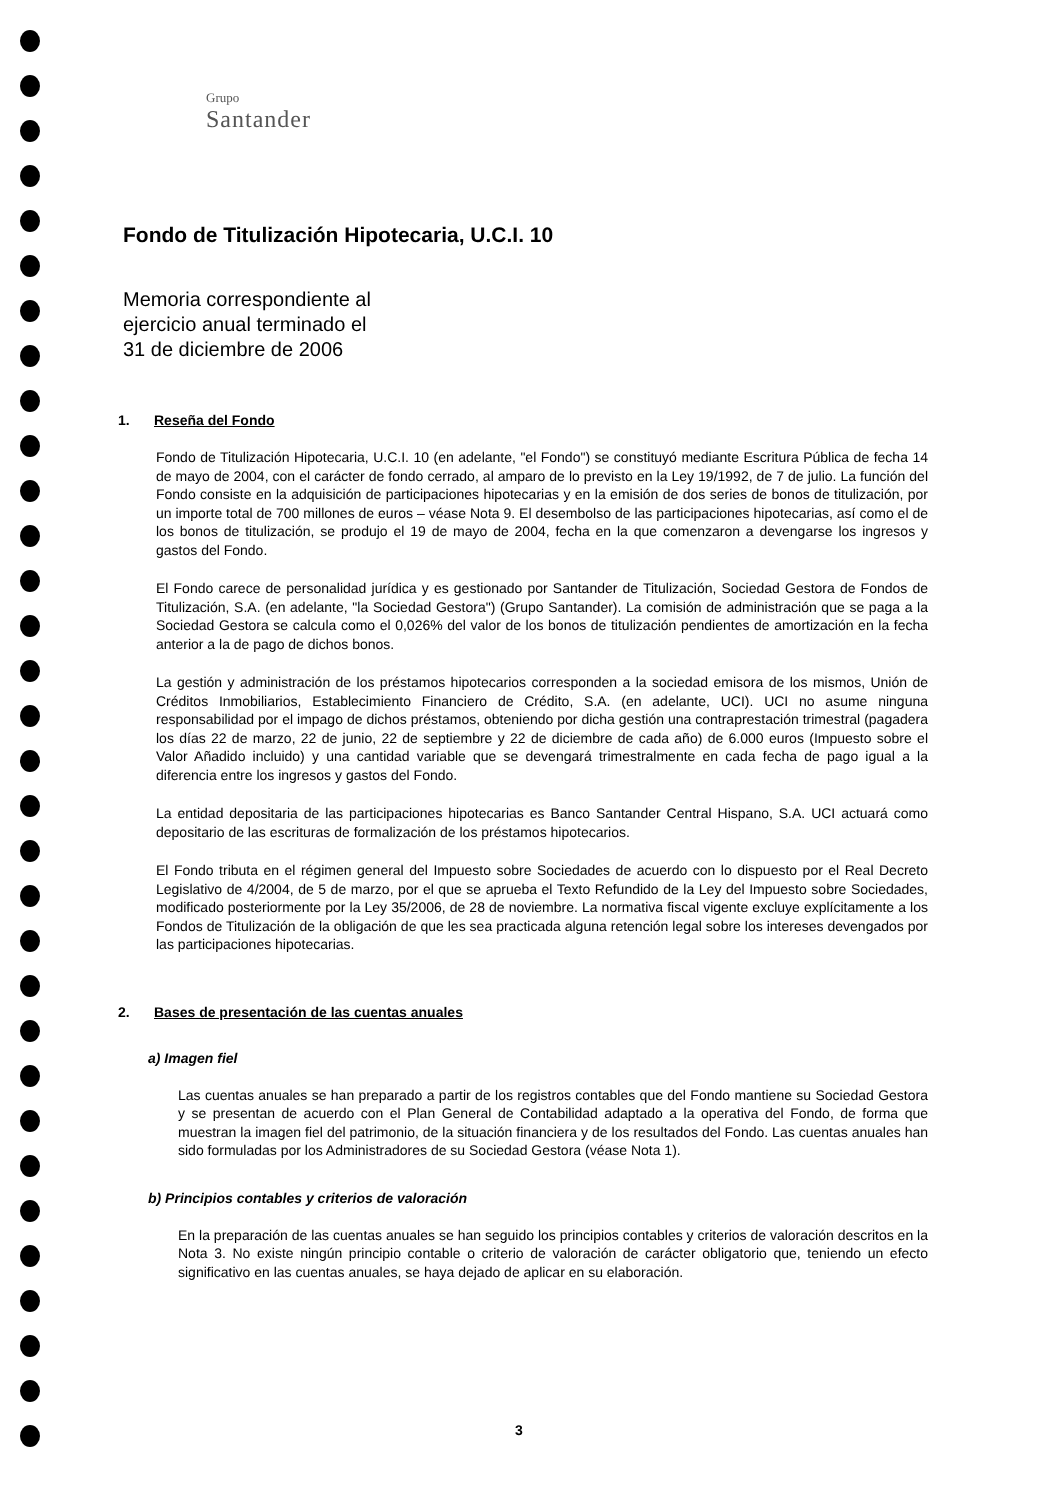Grupo
Santander
Fondo de Titulización Hipotecaria, U.C.I. 10
Memoria correspondiente al
ejercicio anual terminado el
31 de diciembre de 2006
1. Reseña del Fondo
Fondo de Titulización Hipotecaria, U.C.I. 10 (en adelante, "el Fondo") se constituyó mediante Escritura Pública de fecha 14 de mayo de 2004, con el carácter de fondo cerrado, al amparo de lo previsto en la Ley 19/1992, de 7 de julio. La función del Fondo consiste en la adquisición de participaciones hipotecarias y en la emisión de dos series de bonos de titulización, por un importe total de 700 millones de euros – véase Nota 9. El desembolso de las participaciones hipotecarias, así como el de los bonos de titulización, se produjo el 19 de mayo de 2004, fecha en la que comenzaron a devengarse los ingresos y gastos del Fondo.
El Fondo carece de personalidad jurídica y es gestionado por Santander de Titulización, Sociedad Gestora de Fondos de Titulización, S.A. (en adelante, "la Sociedad Gestora") (Grupo Santander). La comisión de administración que se paga a la Sociedad Gestora se calcula como el 0,026% del valor de los bonos de titulización pendientes de amortización en la fecha anterior a la de pago de dichos bonos.
La gestión y administración de los préstamos hipotecarios corresponden a la sociedad emisora de los mismos, Unión de Créditos Inmobiliarios, Establecimiento Financiero de Crédito, S.A. (en adelante, UCI). UCI no asume ninguna responsabilidad por el impago de dichos préstamos, obteniendo por dicha gestión una contraprestación trimestral (pagadera los días 22 de marzo, 22 de junio, 22 de septiembre y 22 de diciembre de cada año) de 6.000 euros (Impuesto sobre el Valor Añadido incluido) y una cantidad variable que se devengará trimestralmente en cada fecha de pago igual a la diferencia entre los ingresos y gastos del Fondo.
La entidad depositaria de las participaciones hipotecarias es Banco Santander Central Hispano, S.A. UCI actuará como depositario de las escrituras de formalización de los préstamos hipotecarios.
El Fondo tributa en el régimen general del Impuesto sobre Sociedades de acuerdo con lo dispuesto por el Real Decreto Legislativo de 4/2004, de 5 de marzo, por el que se aprueba el Texto Refundido de la Ley del Impuesto sobre Sociedades, modificado posteriormente por la Ley 35/2006, de 28 de noviembre. La normativa fiscal vigente excluye explícitamente a los Fondos de Titulización de la obligación de que les sea practicada alguna retención legal sobre los intereses devengados por las participaciones hipotecarias.
2. Bases de presentación de las cuentas anuales
a) Imagen fiel
Las cuentas anuales se han preparado a partir de los registros contables que del Fondo mantiene su Sociedad Gestora y se presentan de acuerdo con el Plan General de Contabilidad adaptado a la operativa del Fondo, de forma que muestran la imagen fiel del patrimonio, de la situación financiera y de los resultados del Fondo. Las cuentas anuales han sido formuladas por los Administradores de su Sociedad Gestora (véase Nota 1).
b) Principios contables y criterios de valoración
En la preparación de las cuentas anuales se han seguido los principios contables y criterios de valoración descritos en la Nota 3. No existe ningún principio contable o criterio de valoración de carácter obligatorio que, teniendo un efecto significativo en las cuentas anuales, se haya dejado de aplicar en su elaboración.
3